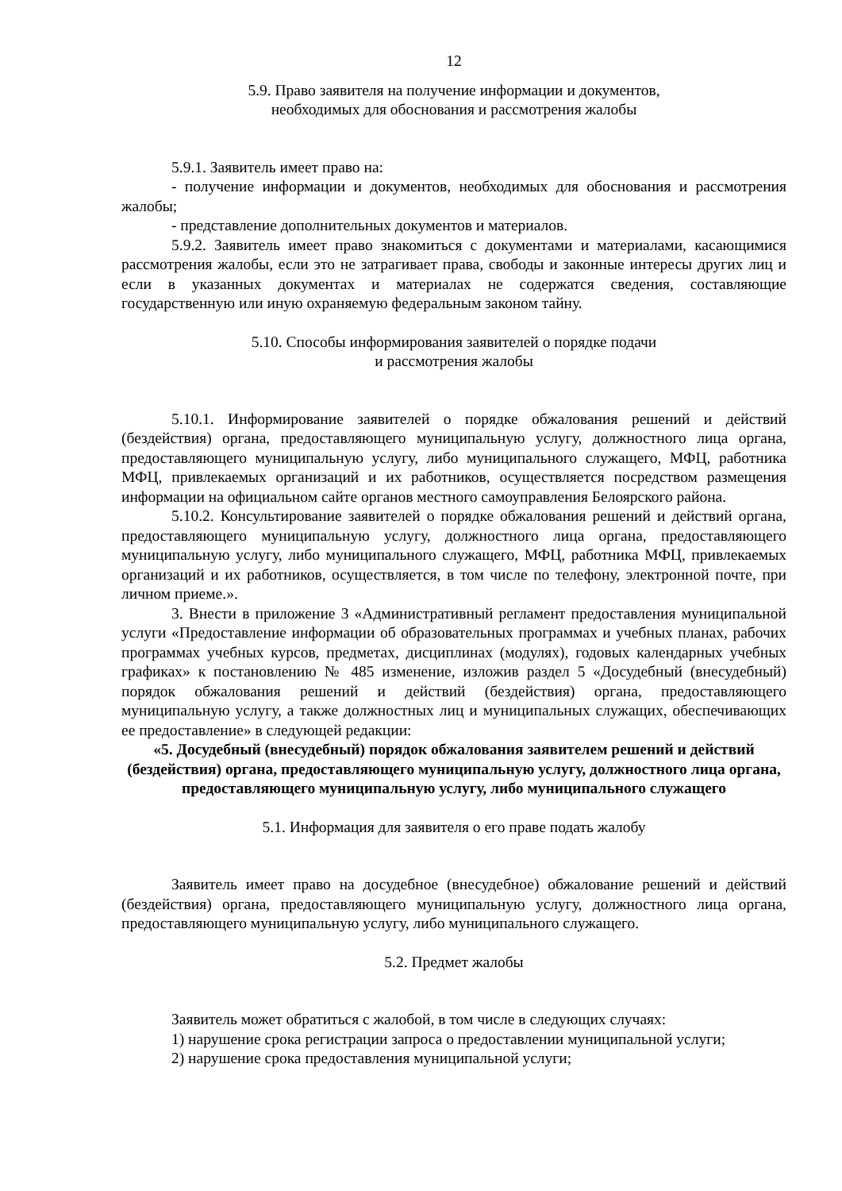12
5.9. Право заявителя на получение информации и документов,
необходимых для обоснования и рассмотрения жалобы
5.9.1. Заявитель имеет право на:
- получение информации и документов, необходимых для обоснования и рассмотрения жалобы;
- представление дополнительных документов и материалов.
5.9.2. Заявитель имеет право знакомиться с документами и материалами, касающимися рассмотрения жалобы, если это не затрагивает права, свободы и законные интересы других лиц и если в указанных документах и материалах не содержатся сведения, составляющие государственную или иную охраняемую федеральным законом тайну.
5.10. Способы информирования заявителей о порядке подачи
и рассмотрения жалобы
5.10.1. Информирование заявителей о порядке обжалования решений и действий (бездействия) органа, предоставляющего муниципальную услугу, должностного лица органа, предоставляющего муниципальную услугу, либо муниципального служащего, МФЦ, работника МФЦ, привлекаемых организаций и их работников, осуществляется посредством размещения информации на официальном сайте органов местного самоуправления Белоярского района.
5.10.2. Консультирование заявителей о порядке обжалования решений и действий органа, предоставляющего муниципальную услугу, должностного лица органа, предоставляющего муниципальную услугу, либо муниципального служащего, МФЦ, работника МФЦ, привлекаемых организаций и их работников, осуществляется, в том числе по телефону, электронной почте, при личном приеме.».
3. Внести в приложение 3 «Административный регламент предоставления муниципальной услуги «Предоставление информации об образовательных программах и учебных планах, рабочих программах учебных курсов, предметах, дисциплинах (модулях), годовых календарных учебных графиках» к постановлению № 485 изменение, изложив раздел 5 «Досудебный (внесудебный) порядок обжалования решений и действий (бездействия) органа, предоставляющего муниципальную услугу, а также должностных лиц и муниципальных служащих, обеспечивающих ее предоставление» в следующей редакции:
«5. Досудебный (внесудебный) порядок обжалования заявителем решений и действий (бездействия) органа, предоставляющего муниципальную услугу, должностного лица органа, предоставляющего муниципальную услугу, либо муниципального служащего
5.1. Информация для заявителя о его праве подать жалобу
Заявитель имеет право на досудебное (внесудебное) обжалование решений и действий (бездействия) органа, предоставляющего муниципальную услугу, должностного лица органа, предоставляющего муниципальную услугу, либо муниципального служащего.
5.2. Предмет жалобы
Заявитель может обратиться с жалобой, в том числе в следующих случаях:
1) нарушение срока регистрации запроса о предоставлении муниципальной услуги;
2) нарушение срока предоставления муниципальной услуги;